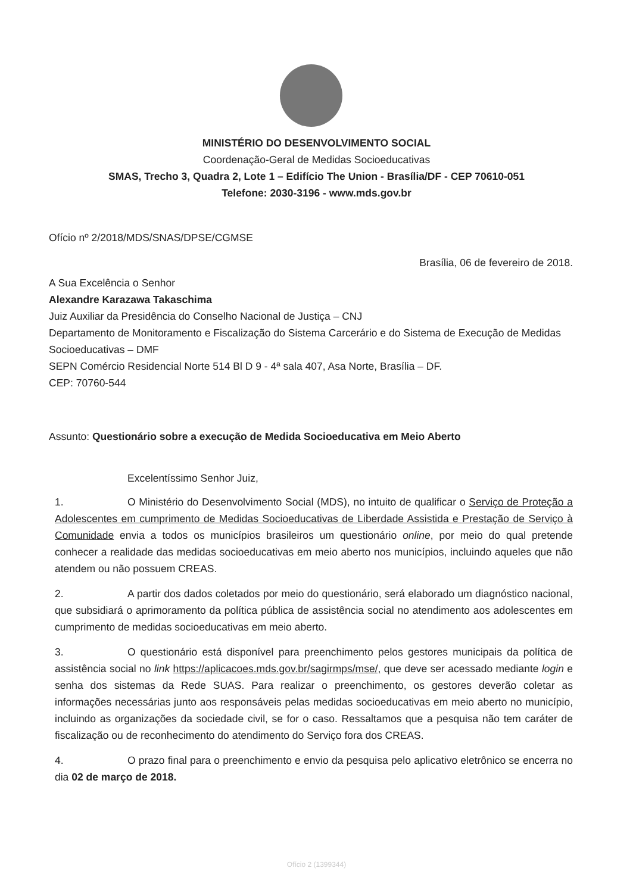MINISTÉRIO DO DESENVOLVIMENTO SOCIAL
Coordenação-Geral de Medidas Socioeducativas
SMAS, Trecho 3, Quadra 2, Lote 1 – Edifício The Union - Brasília/DF - CEP 70610-051
Telefone: 2030-3196 - www.mds.gov.br
Ofício nº 2/2018/MDS/SNAS/DPSE/CGMSE
Brasília, 06 de fevereiro de 2018.
A Sua Excelência o Senhor
Alexandre Karazawa Takaschima
Juiz Auxiliar da Presidência do Conselho Nacional de Justiça – CNJ
Departamento de Monitoramento e Fiscalização do Sistema Carcerário e do Sistema de Execução de Medidas Socioeducativas – DMF
SEPN Comércio Residencial Norte 514 Bl D 9 - 4ª sala 407, Asa Norte, Brasília – DF.
CEP: 70760-544
Assunto: Questionário sobre a execução de Medida Socioeducativa em Meio Aberto
Excelentíssimo Senhor Juiz,
1. O Ministério do Desenvolvimento Social (MDS), no intuito de qualificar o Serviço de Proteção a Adolescentes em cumprimento de Medidas Socioeducativas de Liberdade Assistida e Prestação de Serviço à Comunidade envia a todos os municípios brasileiros um questionário online, por meio do qual pretende conhecer a realidade das medidas socioeducativas em meio aberto nos municípios, incluindo aqueles que não atendem ou não possuem CREAS.
2. A partir dos dados coletados por meio do questionário, será elaborado um diagnóstico nacional, que subsidiará o aprimoramento da política pública de assistência social no atendimento aos adolescentes em cumprimento de medidas socioeducativas em meio aberto.
3. O questionário está disponível para preenchimento pelos gestores municipais da política de assistência social no link https://aplicacoes.mds.gov.br/sagirmps/mse/, que deve ser acessado mediante login e senha dos sistemas da Rede SUAS. Para realizar o preenchimento, os gestores deverão coletar as informações necessárias junto aos responsáveis pelas medidas socioeducativas em meio aberto no município, incluindo as organizações da sociedade civil, se for o caso. Ressaltamos que a pesquisa não tem caráter de fiscalização ou de reconhecimento do atendimento do Serviço fora dos CREAS.
4. O prazo final para o preenchimento e envio da pesquisa pelo aplicativo eletrônico se encerra no dia 02 de março de 2018.
Ofício 2 (1399344)